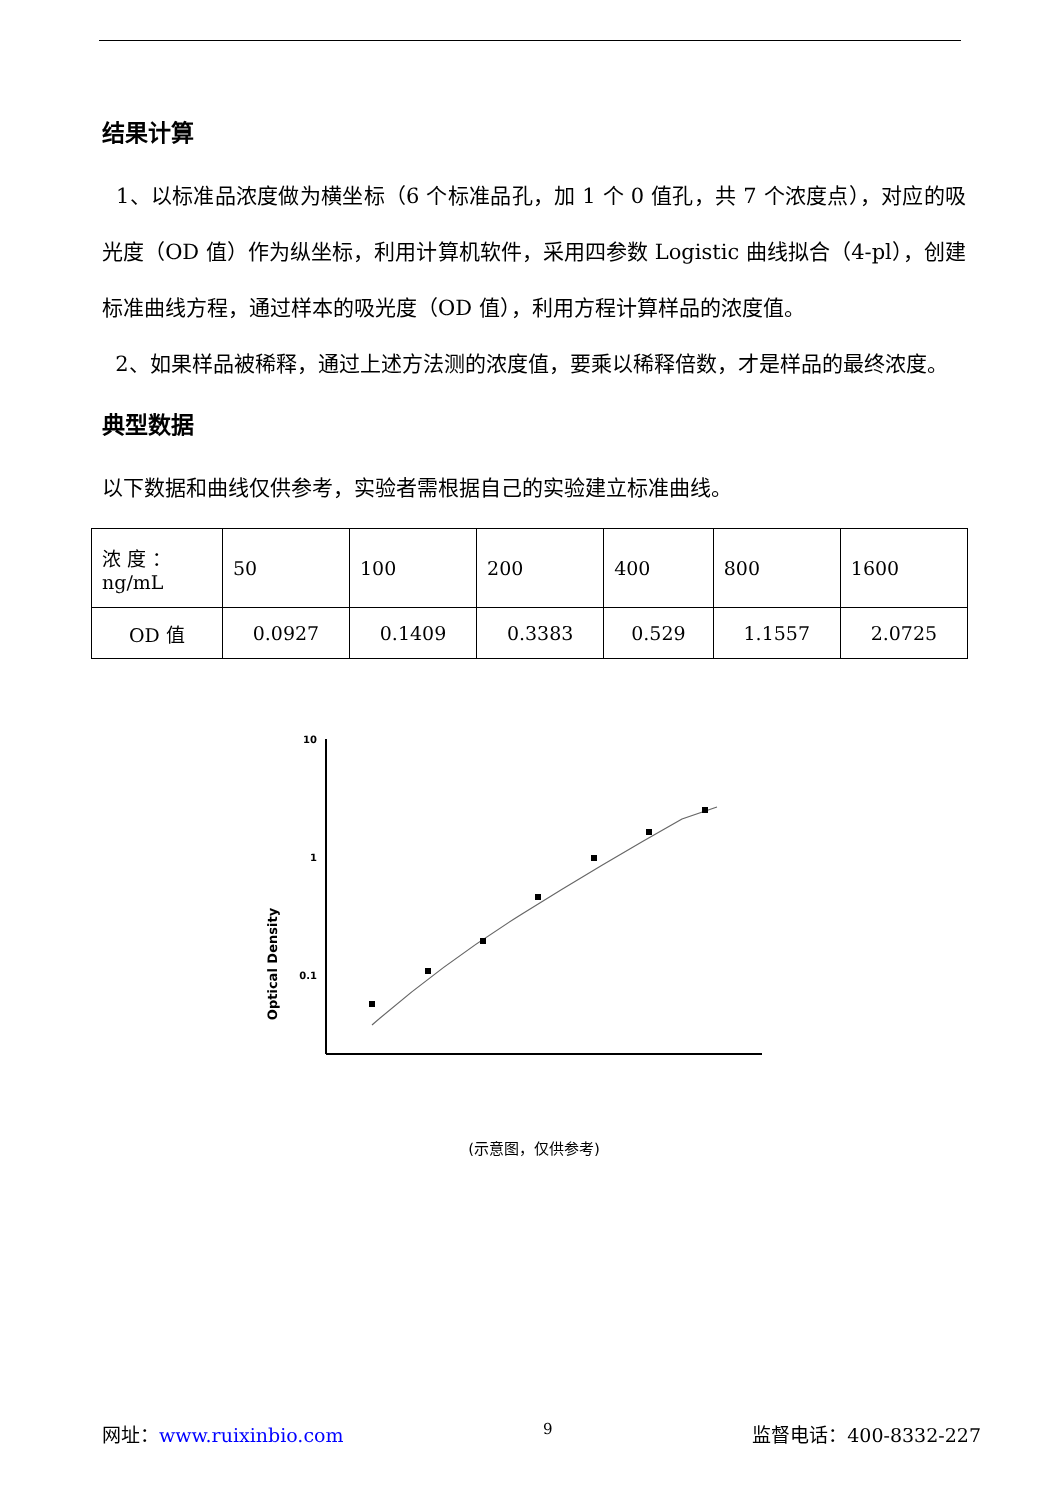结果计算
1、以标准品浓度做为横坐标（6 个标准品孔，加 1 个 0 值孔，共 7 个浓度点），对应的吸光度（OD 值）作为纵坐标，利用计算机软件，采用四参数 Logistic 曲线拟合（4-pl），创建标准曲线方程，通过样本的吸光度（OD 值），利用方程计算样品的浓度值。
2、如果样品被稀释，通过上述方法测的浓度值，要乘以稀释倍数，才是样品的最终浓度。
典型数据
以下数据和曲线仅供参考，实验者需根据自己的实验建立标准曲线。
| 浓 度 ： ng/mL | 50 | 100 | 200 | 400 | 800 | 1600 |
| OD 值 | 0.0927 | 0.1409 | 0.3383 | 0.529 | 1.1557 | 2.0725 |
Optical Density
10
1
0.1
(示意图，仅供参考)
网址：www.ruixinbio.com 9 监督电话：400-8332-227